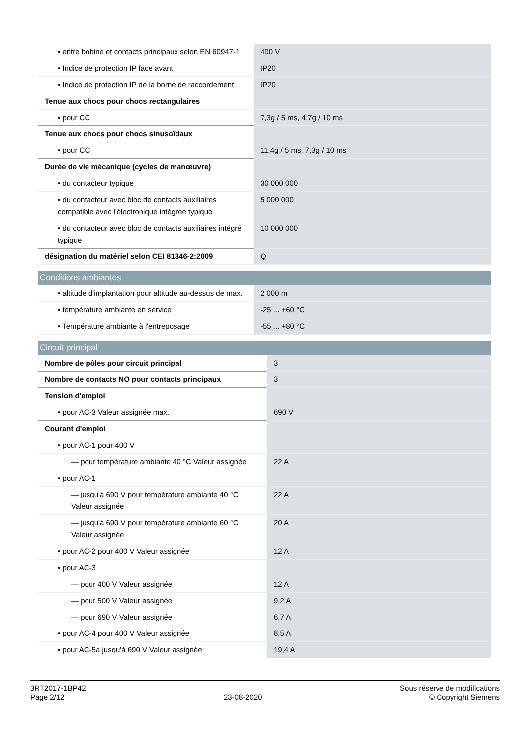| • entre bobine et contacts principaux selon EN 60947-1 | 400 V |
| • Indice de protection IP face avant | IP20 |
| • Indice de protection IP de la borne de raccordement | IP20 |
| Tenue aux chocs pour chocs rectangulaires | |
| • pour CC | 7,3g / 5 ms, 4,7g / 10 ms |
| Tenue aux chocs pour chocs sinusoïdaux | |
| • pour CC | 11,4g / 5 ms, 7,3g / 10 ms |
| Durée de vie mécanique (cycles de manœuvre) | |
| • du contacteur typique | 30 000 000 |
| • du contacteur avec bloc de contacts auxiliaires compatible avec l'électronique intégrée typique | 5 000 000 |
| • du contacteur avec bloc de contacts auxiliaires intégré typique | 10 000 000 |
| désignation du matériel selon CEI 81346-2:2009 | Q |
Conditions ambiantes
| • altitude d'implantation pour altitude au-dessus de max. | 2 000 m |
| • température ambiante en service | -25 ... +60 °C |
| • Température ambiante à l'entreposage | -55 ... +80 °C |
Circuit principal
| Nombre de pôles pour circuit principal | 3 |
| Nombre de contacts NO pour contacts principaux | 3 |
| Tension d'emploi | |
| • pour AC-3 Valeur assignée max. | 690 V |
| Courant d'emploi | |
| • pour AC-1 pour 400 V | |
| — pour température ambiante 40 °C Valeur assignée | 22 A |
| • pour AC-1 | |
| — jusqu'à 690 V pour température ambiante 40 °C Valeur assignée | 22 A |
| — jusqu'à 690 V pour température ambiante 60 °C Valeur assignée | 20 A |
| • pour AC-2 pour 400 V Valeur assignée | 12 A |
| • pour AC-3 | |
| — pour 400 V Valeur assignée | 12 A |
| — pour 500 V Valeur assignée | 9,2 A |
| — pour 690 V Valeur assignée | 6,7 A |
| • pour AC-4 pour 400 V Valeur assignée | 8,5 A |
| • pour AC-5a jusqu'à 690 V Valeur assignée | 19,4 A |
3RT2017-1BP42
Page 2/12
23-08-2020
Sous réserve de modifications
© Copyright Siemens